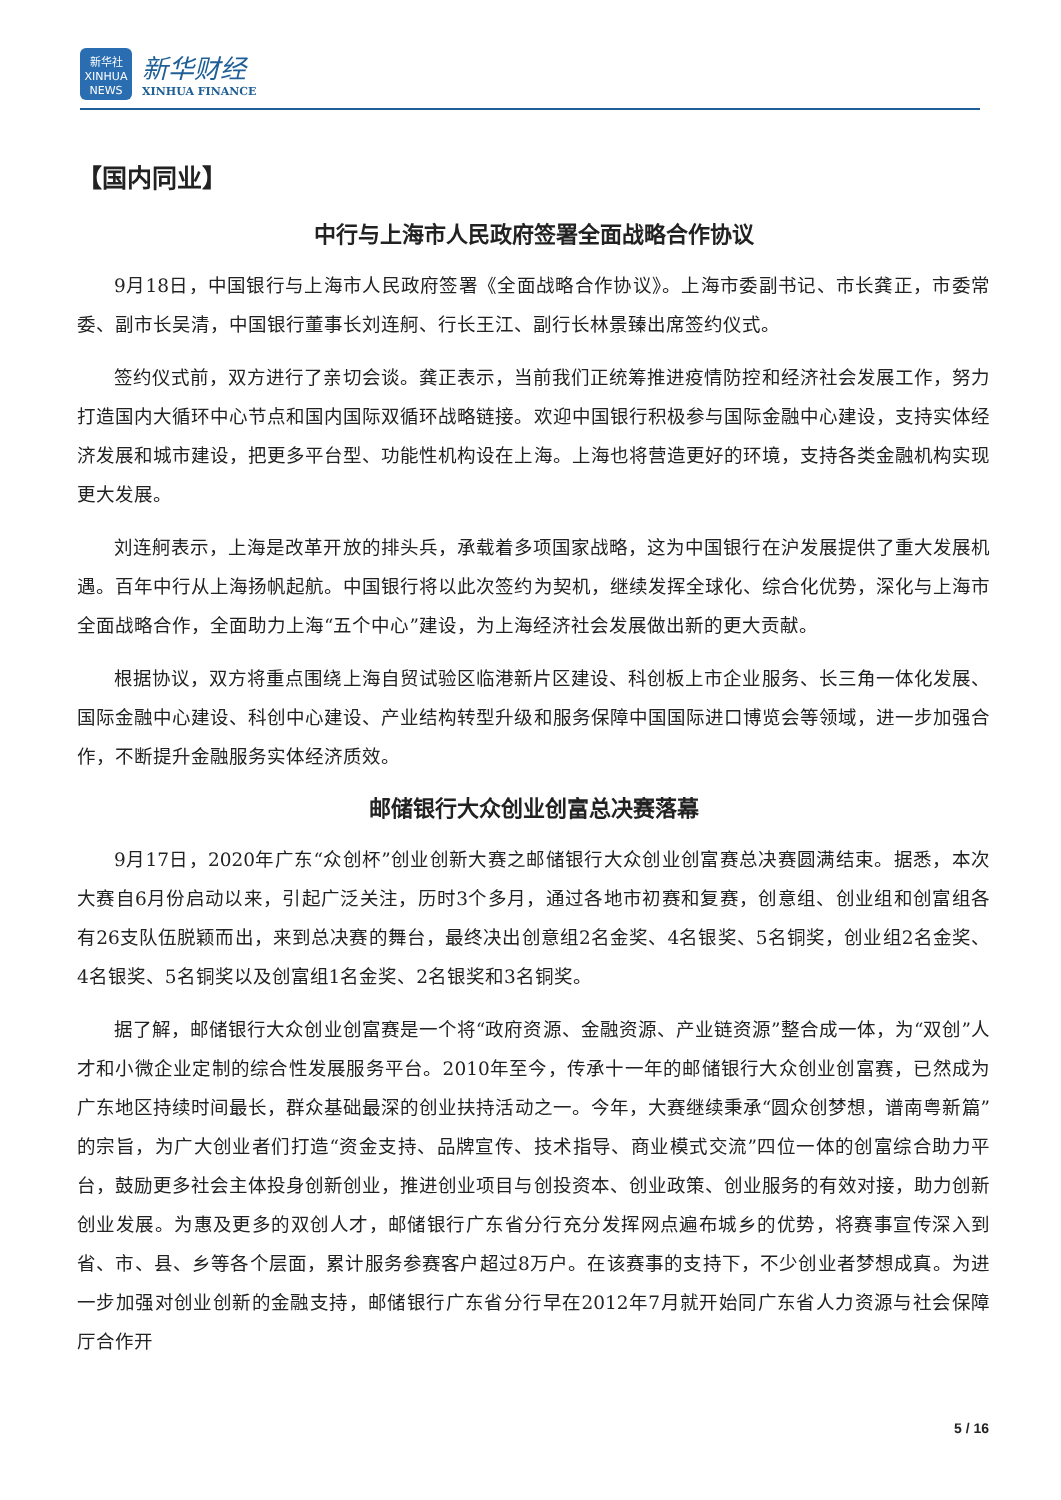新华社
XINHUA NEWS
新华财经
XINHUA FINANCE
【国内同业】
中行与上海市人民政府签署全面战略合作协议
9月18日，中国银行与上海市人民政府签署《全面战略合作协议》。上海市委副书记、市长龚正，市委常委、副市长吴清，中国银行董事长刘连舸、行长王江、副行长林景臻出席签约仪式。
签约仪式前，双方进行了亲切会谈。龚正表示，当前我们正统筹推进疫情防控和经济社会发展工作，努力打造国内大循环中心节点和国内国际双循环战略链接。欢迎中国银行积极参与国际金融中心建设，支持实体经济发展和城市建设，把更多平台型、功能性机构设在上海。上海也将营造更好的环境，支持各类金融机构实现更大发展。
刘连舸表示，上海是改革开放的排头兵，承载着多项国家战略，这为中国银行在沪发展提供了重大发展机遇。百年中行从上海扬帆起航。中国银行将以此次签约为契机，继续发挥全球化、综合化优势，深化与上海市全面战略合作，全面助力上海“五个中心”建设，为上海经济社会发展做出新的更大贡献。
根据协议，双方将重点围绕上海自贸试验区临港新片区建设、科创板上市企业服务、长三角一体化发展、国际金融中心建设、科创中心建设、产业结构转型升级和服务保障中国国际进口博览会等领域，进一步加强合作，不断提升金融服务实体经济质效。
邮储银行大众创业创富总决赛落幕
9月17日，2020年广东“众创杯”创业创新大赛之邮储银行大众创业创富赛总决赛圆满结束。据悉，本次大赛自6月份启动以来，引起广泛关注，历时3个多月，通过各地市初赛和复赛，创意组、创业组和创富组各有26支队伍脱颖而出，来到总决赛的舞台，最终决出创意组2名金奖、4名银奖、5名铜奖，创业组2名金奖、4名银奖、5名铜奖以及创富组1名金奖、2名银奖和3名铜奖。
据了解，邮储银行大众创业创富赛是一个将“政府资源、金融资源、产业链资源”整合成一体，为“双创”人才和小微企业定制的综合性发展服务平台。2010年至今，传承十一年的邮储银行大众创业创富赛，已然成为广东地区持续时间最长，群众基础最深的创业扶持活动之一。今年，大赛继续秉承“圆众创梦想，谱南粤新篇”的宗旨，为广大创业者们打造“资金支持、品牌宣传、技术指导、商业模式交流”四位一体的创富综合助力平台，鼓励更多社会主体投身创新创业，推进创业项目与创投资本、创业政策、创业服务的有效对接，助力创新创业发展。为惠及更多的双创人才，邮储银行广东省分行充分发挥网点遍布城乡的优势，将赛事宣传深入到省、市、县、乡等各个层面，累计服务参赛客户超过8万户。在该赛事的支持下，不少创业者梦想成真。为进一步加强对创业创新的金融支持，邮储银行广东省分行早在2012年7月就开始同广东省人力资源与社会保障厅合作开
5 / 16